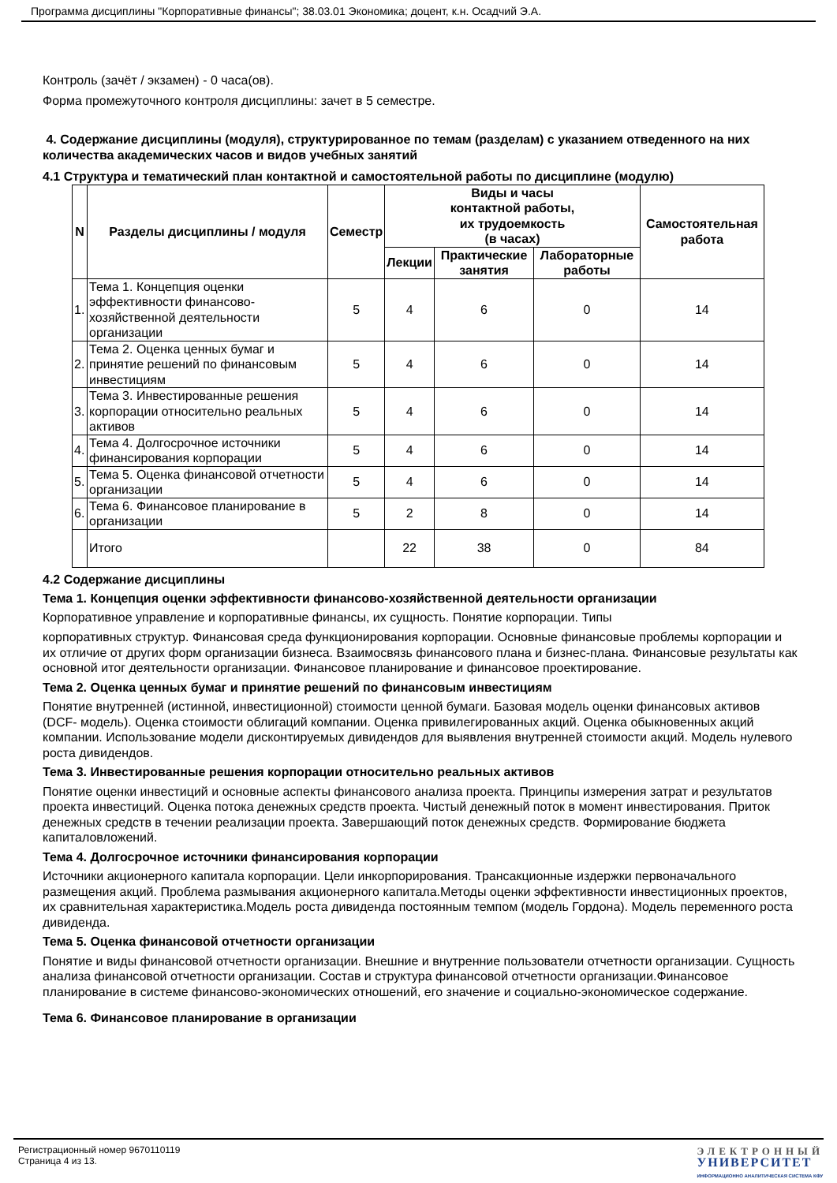Программа дисциплины "Корпоративные финансы"; 38.03.01 Экономика; доцент, к.н. Осадчий Э.А.
Контроль (зачёт / экзамен) - 0 часа(ов).
Форма промежуточного контроля дисциплины: зачет в 5 семестре.
4. Содержание дисциплины (модуля), структурированное по темам (разделам) с указанием отведенного на них количества академических часов и видов учебных занятий
4.1 Структура и тематический план контактной и самостоятельной работы по дисциплине (модулю)
| N | Разделы дисциплины / модуля | Семестр | Виды и часы контактной работы, их трудоемкость (в часах) | | | Самостоятельная работа |
| --- | --- | --- | --- | --- | --- | --- |
| | | | Лекции | Практические занятия | Лабораторные работы | |
| 1. | Тема 1. Концепция оценки эффективности финансово-хозяйственной деятельности организации | 5 | 4 | 6 | 0 | 14 |
| 2. | Тема 2. Оценка ценных бумаг и принятие решений по финансовым инвестициям | 5 | 4 | 6 | 0 | 14 |
| 3. | Тема 3. Инвестированные решения корпорации относительно реальных активов | 5 | 4 | 6 | 0 | 14 |
| 4. | Тема 4. Долгосрочное источники финансирования корпорации | 5 | 4 | 6 | 0 | 14 |
| 5. | Тема 5. Оценка финансовой отчетности организации | 5 | 4 | 6 | 0 | 14 |
| 6. | Тема 6. Финансовое планирование в организации | 5 | 2 | 8 | 0 | 14 |
| | Итого | | 22 | 38 | 0 | 84 |
4.2 Содержание дисциплины
Тема 1. Концепция оценки эффективности финансово-хозяйственной деятельности организации
Корпоративное управление и корпоративные финансы, их сущность. Понятие корпорации. Типы
корпоративных структур. Финансовая среда функционирования корпорации. Основные финансовые проблемы корпорации и их отличие от других форм организации бизнеса. Взаимосвязь финансового плана и бизнес-плана. Финансовые результаты как основной итог деятельности организации. Финансовое планирование и финансовое проектирование.
Тема 2. Оценка ценных бумаг и принятие решений по финансовым инвестициям
Понятие внутренней (истинной, инвестиционной) стоимости ценной бумаги. Базовая модель оценки финансовых активов (DCF- модель). Оценка стоимости облигаций компании. Оценка привилегированных акций. Оценка обыкновенных акций компании. Использование модели дисконтируемых дивидендов для выявления внутренней стоимости акций. Модель нулевого роста дивидендов.
Тема 3. Инвестированные решения корпорации относительно реальных активов
Понятие оценки инвестиций и основные аспекты финансового анализа проекта. Принципы измерения затрат и результатов проекта инвестиций. Оценка потока денежных средств проекта. Чистый денежный поток в момент инвестирования. Приток денежных средств в течении реализации проекта. Завершающий поток денежных средств. Формирование бюджета капиталовложений.
Тема 4. Долгосрочное источники финансирования корпорации
Источники акционерного капитала корпорации. Цели инкорпорирования. Трансакционные издержки первоначального размещения акций. Проблема размывания акционерного капитала.Методы оценки эффективности инвестиционных проектов, их сравнительная характеристика.Модель роста дивиденда постоянным темпом (модель Гордона). Модель переменного роста дивиденда.
Тема 5. Оценка финансовой отчетности организации
Понятие и виды финансовой отчетности организации. Внешние и внутренние пользователи отчетности организации. Сущность анализа финансовой отчетности организации. Состав и структура финансовой отчетности организации.Финансовое планирование в системе финансово-экономических отношений, его значение и социально-экономическое содержание.
Тема 6. Финансовое планирование в организации
Регистрационный номер 9670110119
Страница 4 из 13.
ЭЛЕКТРОННЫЙ
УНИВЕРСИТЕТ
ИНФОРМАЦИОННО АНАЛИТИЧЕСКАЯ СИСТЕМА КФУ